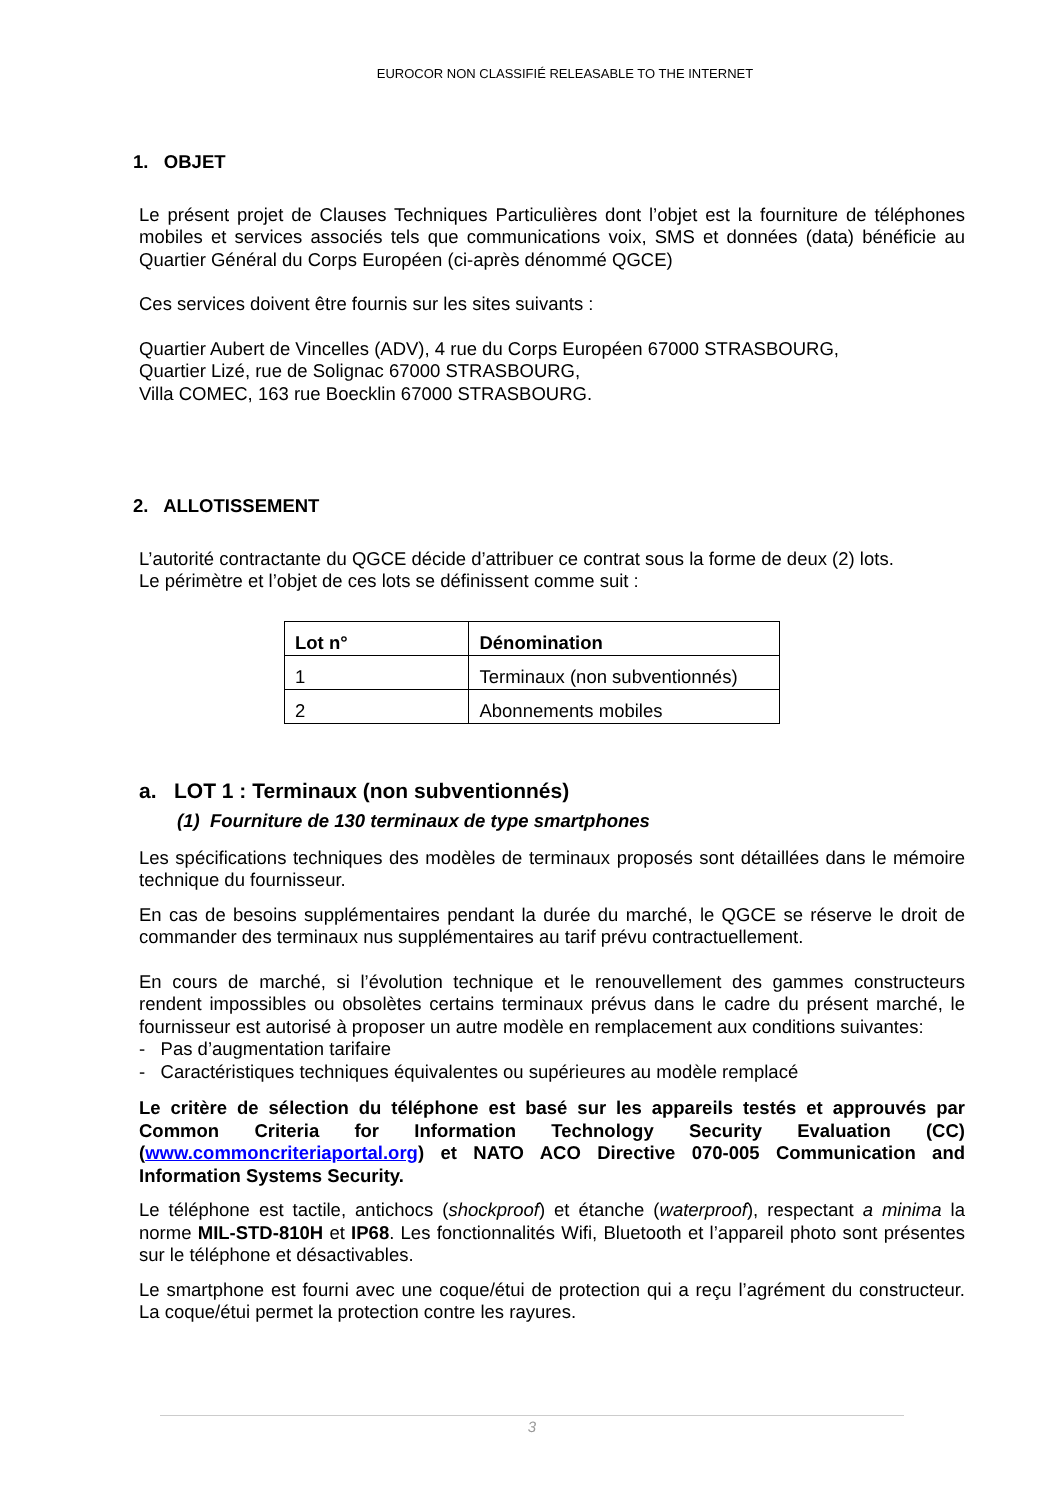EUROCOR NON CLASSIFIÉ RELEASABLE TO THE INTERNET
1. OBJET
Le présent projet de Clauses Techniques Particulières dont l’objet est la fourniture de téléphones mobiles et services associés tels que communications voix, SMS et données (data) bénéficie au Quartier Général du Corps Européen (ci-après dénommé QGCE)
Ces services doivent être fournis sur les sites suivants :
Quartier Aubert de Vincelles (ADV), 4 rue du Corps Européen 67000 STRASBOURG,
Quartier Lizé, rue de Solignac 67000 STRASBOURG,
Villa COMEC, 163 rue Boecklin 67000 STRASBOURG.
2. ALLOTISSEMENT
L’autorité contractante du QGCE décide d’attribuer ce contrat sous la forme de deux (2) lots.
Le périmètre et l’objet de ces lots se définissent comme suit :
| Lot n° | Dénomination |
| --- | --- |
| 1 | Terminaux (non subventionnés) |
| 2 | Abonnements mobiles |
a. LOT 1 : Terminaux (non subventionnés)
(1) Fourniture de 130 terminaux de type smartphones
Les spécifications techniques des modèles de terminaux proposés sont détaillées dans le mémoire technique du fournisseur.
En cas de besoins supplémentaires pendant la durée du marché, le QGCE se réserve le droit de commander des terminaux nus supplémentaires au tarif prévu contractuellement.
En cours de marché, si l’évolution technique et le renouvellement des gammes constructeurs rendent impossibles ou obsolètes certains terminaux prévus dans le cadre du présent marché, le fournisseur est autorisé à proposer un autre modèle en remplacement aux conditions suivantes:
- Pas d’augmentation tarifaire
- Caractéristiques techniques équivalentes ou supérieures au modèle remplacé
Le critère de sélection du téléphone est basé sur les appareils testés et approuvés par Common Criteria for Information Technology Security Evaluation (CC) (www.commoncriteriaportal.org) et NATO ACO Directive 070-005 Communication and Information Systems Security.
Le téléphone est tactile, antichocs (shockproof) et étanche (waterproof), respectant a minima la norme MIL-STD-810H et IP68. Les fonctionnalités Wifi, Bluetooth et l’appareil photo sont présentes sur le téléphone et désactivables.
Le smartphone est fourni avec une coque/étui de protection qui a reçu l’agrément du constructeur. La coque/étui permet la protection contre les rayures.
3